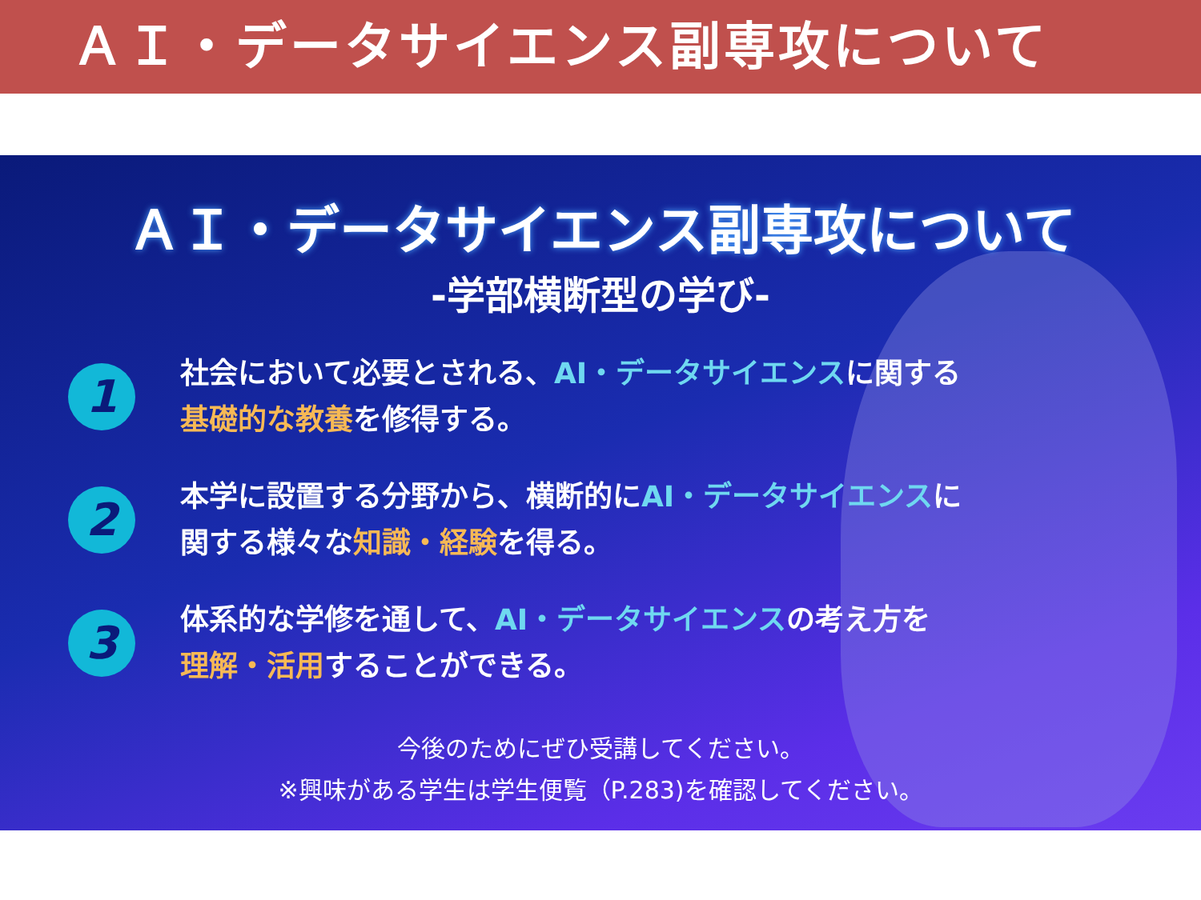ＡＩ・データサイエンス副専攻について
ＡＩ・データサイエンス副専攻について
-学部横断型の学び-
1
社会において必要とされる、AI・データサイエンスに関する
基礎的な教養を修得する。
2
本学に設置する分野から、横断的にAI・データサイエンスに
関する様々な知識・経験を得る。
3
体系的な学修を通して、AI・データサイエンスの考え方を
理解・活用することができる。
今後のためにぜひ受講してください。
※興味がある学生は学生便覧（P.283)を確認してください。